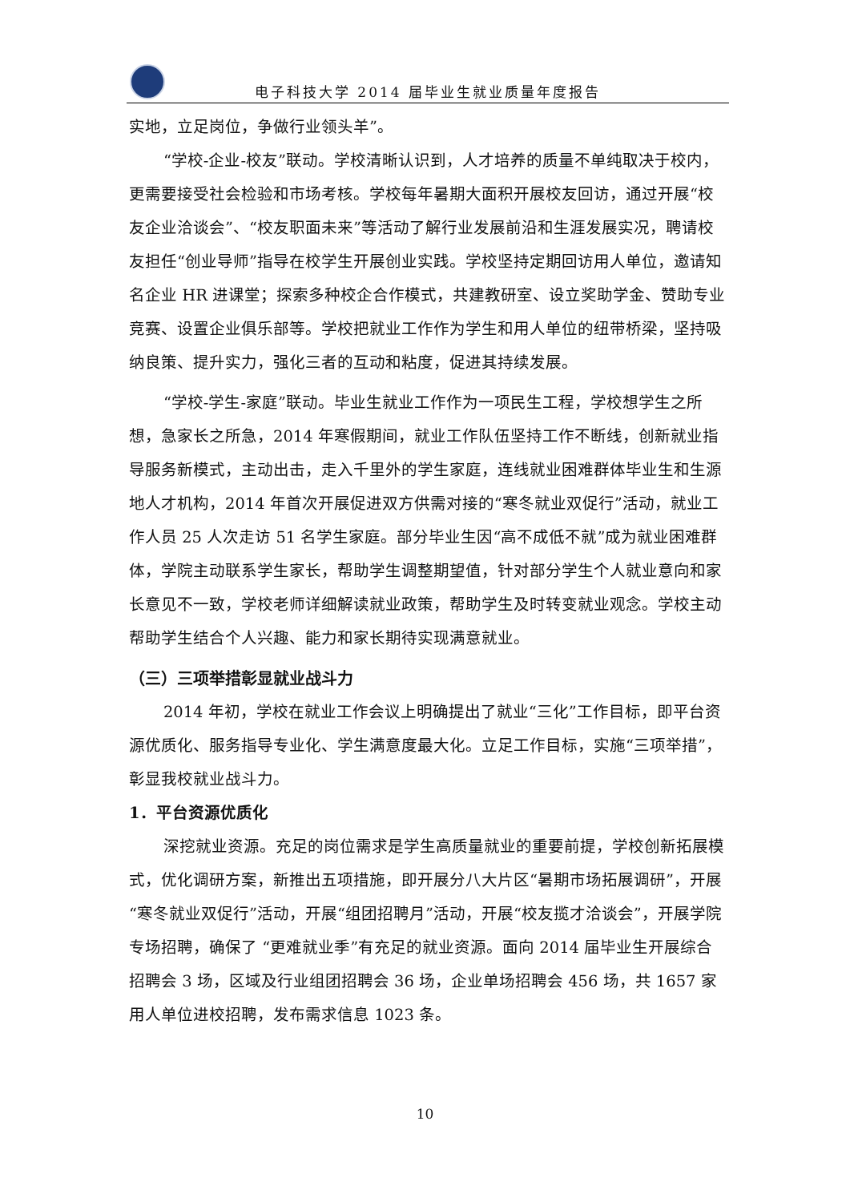电子科技大学 2014 届毕业生就业质量年度报告
实地，立足岗位，争做行业领头羊”。
“学校-企业-校友”联动。学校清晰认识到，人才培养的质量不单纯取决于校内，更需要接受社会检验和市场考核。学校每年暑期大面积开展校友回访，通过开展“校友企业洽谈会”、“校友职面未来”等活动了解行业发展前沿和生涯发展实况，聘请校友担任“创业导师”指导在校学生开展创业实践。学校坚持定期回访用人单位，邀请知名企业 HR 进课堂；探索多种校企合作模式，共建教研室、设立奖助学金、赞助专业竞赛、设置企业俱乐部等。学校把就业工作作为学生和用人单位的纽带桥梁，坚持吸纳良策、提升实力，强化三者的互动和粘度，促进其持续发展。
“学校-学生-家庭”联动。毕业生就业工作作为一项民生工程，学校想学生之所想，急家长之所急，2014 年寒假期间，就业工作队伍坚持工作不断线，创新就业指导服务新模式，主动出击，走入千里外的学生家庭，连线就业困难群体毕业生和生源地人才机构，2014 年首次开展促进双方供需对接的“寒冬就业双促行”活动，就业工作人员 25 人次走访 51 名学生家庭。部分毕业生因“高不成低不就”成为就业困难群体，学院主动联系学生家长，帮助学生调整期望值，针对部分学生个人就业意向和家长意见不一致，学校老师详细解读就业政策，帮助学生及时转变就业观念。学校主动帮助学生结合个人兴趣、能力和家长期待实现满意就业。
（三）三项举措彰显就业战斗力
2014 年初，学校在就业工作会议上明确提出了就业“三化”工作目标，即平台资源优质化、服务指导专业化、学生满意度最大化。立足工作目标，实施“三项举措”，彰显我校就业战斗力。
1．平台资源优质化
深挖就业资源。充足的岗位需求是学生高质量就业的重要前提，学校创新拓展模式，优化调研方案，新推出五项措施，即开展分八大片区“暑期市场拓展调研”，开展“寒冬就业双促行”活动，开展“组团招聘月”活动，开展“校友揽才洽谈会”，开展学院专场招聘，确保了 “更难就业季”有充足的就业资源。面向 2014 届毕业生开展综合招聘会 3 场，区域及行业组团招聘会 36 场，企业单场招聘会 456 场，共 1657 家用人单位进校招聘，发布需求信息 1023 条。
10